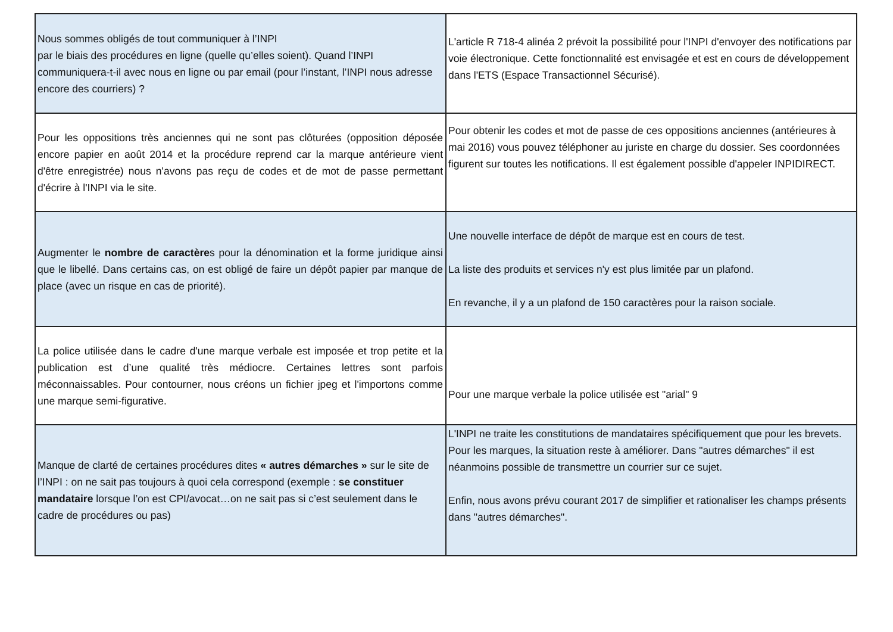| Nous sommes obligés de tout communiquer à l’INPI par le biais des procédures en ligne (quelle qu’elles soient). Quand l’INPI communiquera-t-il avec nous en ligne ou par email (pour l’instant, l’INPI nous adresse encore des courriers) ? | L'article R 718-4 alinéa 2 prévoit la possibilité pour l'INPI d'envoyer des notifications par voie électronique. Cette fonctionnalité est envisagée et est en cours de développement dans l'ETS (Espace Transactionnel Sécurisé). |
| Pour les oppositions très anciennes qui ne sont pas clôturées (opposition déposée encore papier en août 2014 et la procédure reprend car la marque antérieure vient d'être enregistrée) nous n'avons pas reçu de codes et de mot de passe permettant d'écrire à l'INPI via le site. | Pour obtenir les codes et mot de passe de ces oppositions anciennes (antérieures à mai 2016) vous pouvez téléphoner au juriste en charge du dossier. Ses coordonnées figurent sur toutes les notifications. Il est également possible d'appeler INPIDIRECT. |
| Augmenter le nombre de caractère s pour la dénomination et la forme juridique ainsi que le libellé. Dans certains cas, on est obligé de faire un dépôt papier par manque de place (avec un risque en cas de priorité). | Une nouvelle interface de dépôt de marque est en cours de test. La liste des produits et services n'y est plus limitée par un plafond. En revanche, il y a un plafond de 150 caractères pour la raison sociale. |
| La police utilisée dans le cadre d'une marque verbale est imposée et trop petite et la publication est d’une qualité très médiocre. Certaines lettres sont parfois méconnaissables. Pour contourner, nous créons un fichier jpeg et l'importons comme une marque semi-figurative. | Pour une marque verbale la police utilisée est "arial" 9 |
| Manque de clarté de certaines procédures dites « autres démarches » sur le site de l’INPI : on ne sait pas toujours à quoi cela correspond (exemple : se constituer mandataire lorsque l’on est CPI/avocat…on ne sait pas si c’est seulement dans le cadre de procédures ou pas) | L'INPI ne traite les constitutions de mandataires spécifiquement que pour les brevets. Pour les marques, la situation reste à améliorer. Dans "autres démarches" il est néanmoins possible de transmettre un courrier sur ce sujet. Enfin, nous avons prévu courant 2017 de simplifier et rationaliser les champs présents dans "autres démarches". |